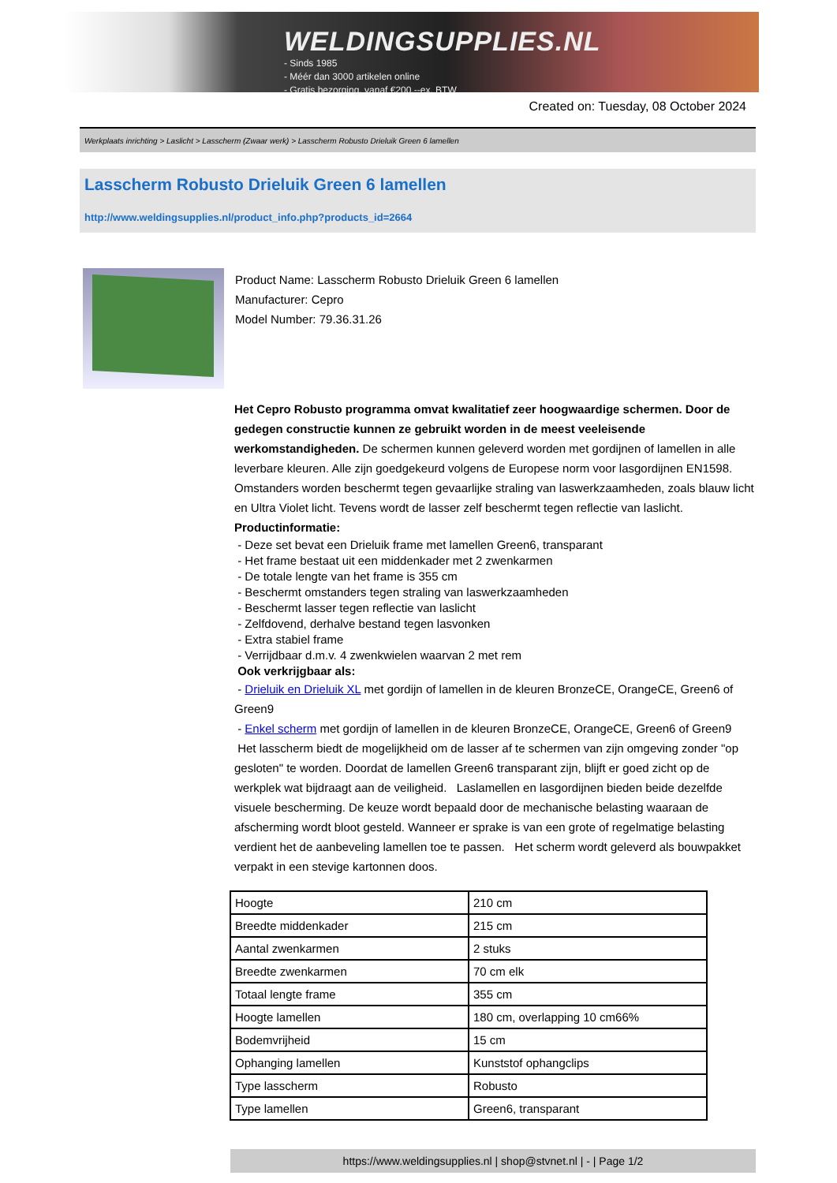WELDINGSUPPLIES.NL
- Sinds 1985
- Méér dan 3000 artikelen online
- Gratis bezorging, vanaf €200,--ex. BTW
Created on: Tuesday, 08 October 2024
Werkplaats inrichting > Laslicht > Lasscherm (Zwaar werk) > Lasscherm Robusto Drieluik Green 6 lamellen
Lasscherm Robusto Drieluik Green 6 lamellen
http://www.weldingsupplies.nl/product_info.php?products_id=2664
Product Name: Lasscherm Robusto Drieluik Green 6 lamellen
Manufacturer: Cepro
Model Number: 79.36.31.26
Het Cepro Robusto programma omvat kwalitatief zeer hoogwaardige schermen. Door de gedegen constructie kunnen ze gebruikt worden in de meest veeleisende werkomstandigheden. De schermen kunnen geleverd worden met gordijnen of lamellen in alle leverbare kleuren. Alle zijn goedgekeurd volgens de Europese norm voor lasgordijnen EN1598. Omstanders worden beschermt tegen gevaarlijke straling van laswerkzaamheden, zoals blauw licht en Ultra Violet licht. Tevens wordt de lasser zelf beschermt tegen reflectie van laslicht. Productinformatie:
- Deze set bevat een Drieluik frame met lamellen Green6, transparant
- Het frame bestaat uit een middenkader met 2 zwenkarmen
- De totale lengte van het frame is 355 cm
- Beschermt omstanders tegen straling van laswerkzaamheden
- Beschermt lasser tegen reflectie van laslicht
- Zelfdovend, derhalve bestand tegen lasvonken
- Extra stabiel frame
- Verrijdbaar d.m.v. 4 zwenkwielen waarvan 2 met rem
Ook verkrijgbaar als:
- Drieluik en Drieluik XL met gordijn of lamellen in de kleuren BronzeCE, OrangeCE, Green6 of Green9
- Enkel scherm met gordijn of lamellen in de kleuren BronzeCE, OrangeCE, Green6 of Green9
Het lasscherm biedt de mogelijkheid om de lasser af te schermen van zijn omgeving zonder "op gesloten" te worden. Doordat de lamellen Green6 transparant zijn, blijft er goed zicht op de werkplek wat bijdraagt aan de veiligheid. Laslamellen en lasgordijnen bieden beide dezelfde visuele bescherming. De keuze wordt bepaald door de mechanische belasting waaraan de afscherming wordt bloot gesteld. Wanneer er sprake is van een grote of regelmatige belasting verdient het de aanbeveling lamellen toe te passen. Het scherm wordt geleverd als bouwpakket verpakt in een stevige kartonnen doos.
| Hoogte | 210 cm |
| Breedte middenkader | 215 cm |
| Aantal zwenkarmen | 2 stuks |
| Breedte zwenkarmen | 70 cm elk |
| Totaal lengte frame | 355 cm |
| Hoogte lamellen | 180 cm, overlapping 10 cm66% |
| Bodemvrijheid | 15 cm |
| Ophanging lamellen | Kunststof ophangclips |
| Type lasscherm | Robusto |
| Type lamellen | Green6, transparant |
https://www.weldingsupplies.nl | shop@stvnet.nl | - | Page 1/2